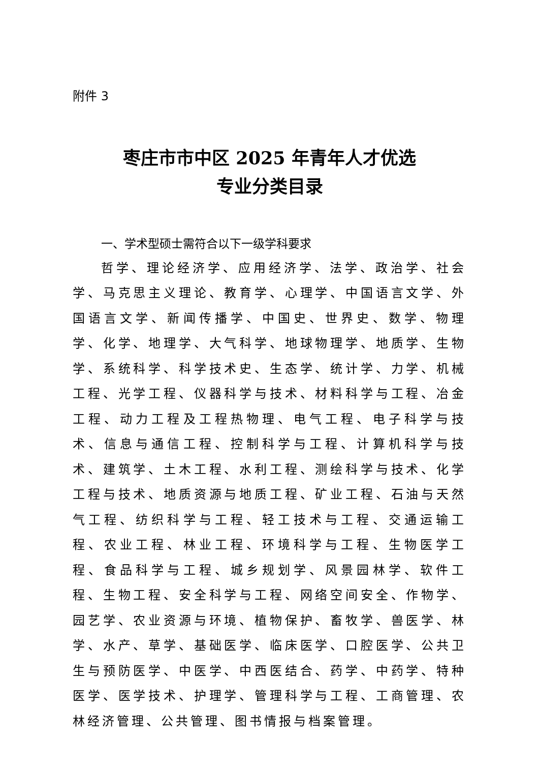附件 3
枣庄市市中区 2025 年青年人才优选
专业分类目录
一、学术型硕士需符合以下一级学科要求
哲学、理论经济学、应用经济学、法学、政治学、社会学、马克思主义理论、教育学、心理学、中国语言文学、外国语言文学、新闻传播学、中国史、世界史、数学、物理学、化学、地理学、大气科学、地球物理学、地质学、生物学、系统科学、科学技术史、生态学、统计学、力学、机械工程、光学工程、仪器科学与技术、材料科学与工程、冶金工程、动力工程及工程热物理、电气工程、电子科学与技术、信息与通信工程、控制科学与工程、计算机科学与技术、建筑学、土木工程、水利工程、测绘科学与技术、化学工程与技术、地质资源与地质工程、矿业工程、石油与天然气工程、纺织科学与工程、轻工技术与工程、交通运输工程、农业工程、林业工程、环境科学与工程、生物医学工程、食品科学与工程、城乡规划学、风景园林学、软件工程、生物工程、安全科学与工程、网络空间安全、作物学、园艺学、农业资源与环境、植物保护、畜牧学、兽医学、林学、水产、草学、基础医学、临床医学、口腔医学、公共卫生与预防医学、中医学、中西医结合、药学、中药学、特种医学、医学技术、护理学、管理科学与工程、工商管理、农林经济管理、公共管理、图书情报与档案管理。